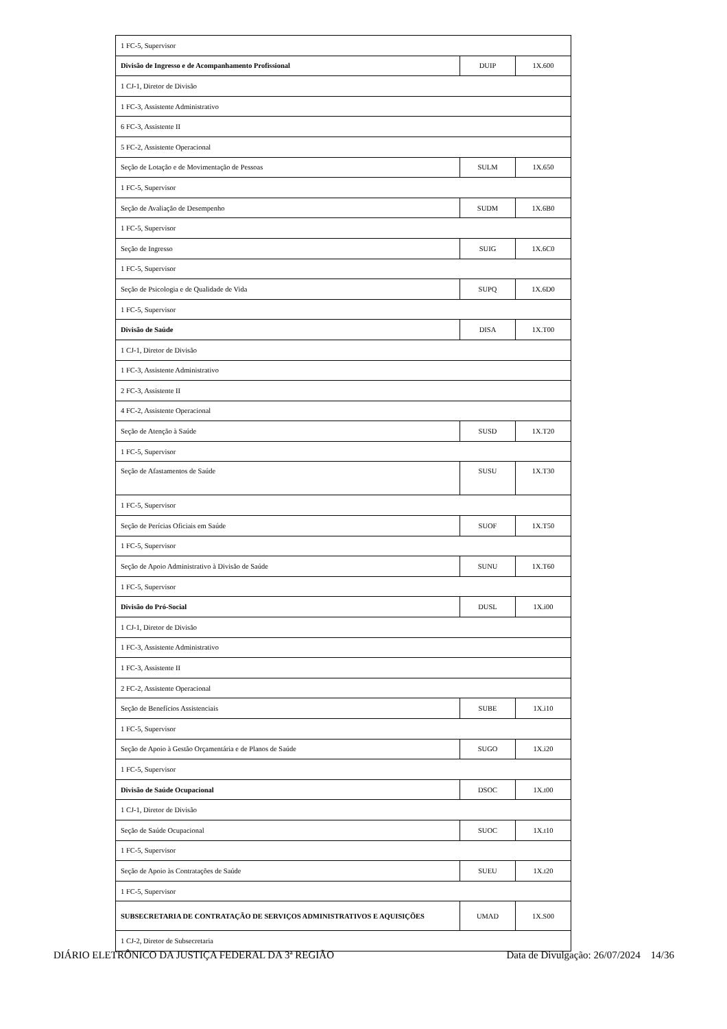| 1 FC-5, Supervisor | | |
| Divisão de Ingresso e de Acompanhamento Profissional | DUIP | 1X.600 |
| 1 CJ-1, Diretor de Divisão | | |
| 1 FC-3, Assistente Administrativo | | |
| 6 FC-3, Assistente II | | |
| 5 FC-2, Assistente Operacional | | |
| Seção de Lotação e de Movimentação de Pessoas | SULM | 1X.650 |
| 1 FC-5, Supervisor | | |
| Seção de Avaliação de Desempenho | SUDM | 1X.6B0 |
| 1 FC-5, Supervisor | | |
| Seção de Ingresso | SUIG | 1X.6C0 |
| 1 FC-5, Supervisor | | |
| Seção de Psicologia e de Qualidade de Vida | SUPQ | 1X.6D0 |
| 1 FC-5, Supervisor | | |
| Divisão de Saúde | DISA | 1X.T00 |
| 1 CJ-1, Diretor de Divisão | | |
| 1 FC-3, Assistente Administrativo | | |
| 2 FC-3, Assistente II | | |
| 4 FC-2, Assistente Operacional | | |
| Seção de Atenção à Saúde | SUSD | 1X.T20 |
| 1 FC-5, Supervisor | | |
| Seção de Afastamentos de Saúde | SUSU | 1X.T30 |
| 1 FC-5, Supervisor | | |
| Seção de Perícias Oficiais em Saúde | SUOF | 1X.T50 |
| 1 FC-5, Supervisor | | |
| Seção de Apoio Administrativo à Divisão de Saúde | SUNU | 1X.T60 |
| 1 FC-5, Supervisor | | |
| Divisão do Pró-Social | DUSL | 1X.i00 |
| 1 CJ-1, Diretor de Divisão | | |
| 1 FC-3, Assistente Administrativo | | |
| 1 FC-3, Assistente II | | |
| 2 FC-2, Assistente Operacional | | |
| Seção de Benefícios Assistenciais | SUBE | 1X.i10 |
| 1 FC-5, Supervisor | | |
| Seção de Apoio à Gestão Orçamentária e de Planos de Saúde | SUGO | 1X.i20 |
| 1 FC-5, Supervisor | | |
| Divisão de Saúde Ocupacional | DSOC | 1X.t00 |
| 1 CJ-1, Diretor de Divisão | | |
| Seção de Saúde Ocupacional | SUOC | 1X.t10 |
| 1 FC-5, Supervisor | | |
| Seção de Apoio às Contratações de Saúde | SUEU | 1X.t20 |
| 1 FC-5, Supervisor | | |
| SUBSECRETARIA DE CONTRATAÇÃO DE SERVIÇOS ADMINISTRATIVOS E AQUISIÇÕES | UMAD | 1X.S00 |
| 1 CJ-2, Diretor de Subsecretaria | | |
DIÁRIO ELETRÔNICO DA JUSTIÇA FEDERAL DA 3ª REGIÃO Data de Divulgação: 26/07/2024 14/36